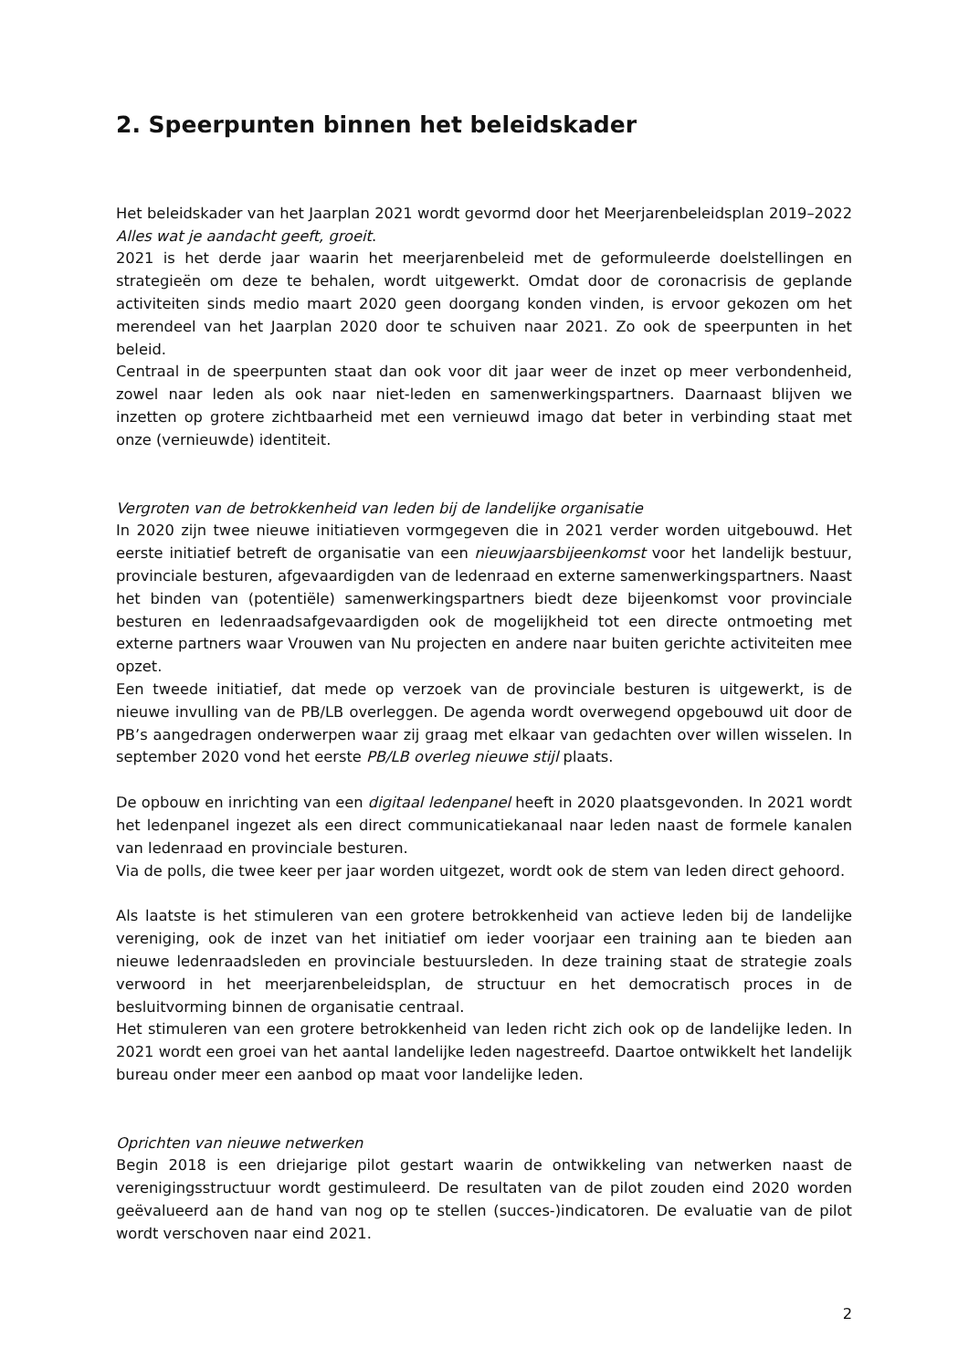2. Speerpunten binnen het beleidskader
Het beleidskader van het Jaarplan 2021 wordt gevormd door het Meerjarenbeleidsplan 2019–2022 Alles wat je aandacht geeft, groeit.
2021 is het derde jaar waarin het meerjarenbeleid met de geformuleerde doelstellingen en strategieën om deze te behalen, wordt uitgewerkt. Omdat door de coronacrisis de geplande activiteiten sinds medio maart 2020 geen doorgang konden vinden, is ervoor gekozen om het merendeel van het Jaarplan 2020 door te schuiven naar 2021. Zo ook de speerpunten in het beleid.
Centraal in de speerpunten staat dan ook voor dit jaar weer de inzet op meer verbondenheid, zowel naar leden als ook naar niet-leden en samenwerkingspartners. Daarnaast blijven we inzetten op grotere zichtbaarheid met een vernieuwd imago dat beter in verbinding staat met onze (vernieuwde) identiteit.
Vergroten van de betrokkenheid van leden bij de landelijke organisatie
In 2020 zijn twee nieuwe initiatieven vormgegeven die in 2021 verder worden uitgebouwd. Het eerste initiatief betreft de organisatie van een nieuwjaarsbijeenkomst voor het landelijk bestuur, provinciale besturen, afgevaardigden van de ledenraad en externe samenwerkingspartners. Naast het binden van (potentiële) samenwerkingspartners biedt deze bijeenkomst voor provinciale besturen en ledenraadsafgevaardigden ook de mogelijkheid tot een directe ontmoeting met externe partners waar Vrouwen van Nu projecten en andere naar buiten gerichte activiteiten mee opzet.
Een tweede initiatief, dat mede op verzoek van de provinciale besturen is uitgewerkt, is de nieuwe invulling van de PB/LB overleggen. De agenda wordt overwegend opgebouwd uit door de PB’s aangedragen onderwerpen waar zij graag met elkaar van gedachten over willen wisselen. In september 2020 vond het eerste PB/LB overleg nieuwe stijl plaats.
De opbouw en inrichting van een digitaal ledenpanel heeft in 2020 plaatsgevonden. In 2021 wordt het ledenpanel ingezet als een direct communicatiekanaal naar leden naast de formele kanalen van ledenraad en provinciale besturen.
Via de polls, die twee keer per jaar worden uitgezet, wordt ook de stem van leden direct gehoord.
Als laatste is het stimuleren van een grotere betrokkenheid van actieve leden bij de landelijke vereniging, ook de inzet van het initiatief om ieder voorjaar een training aan te bieden aan nieuwe ledenraadsleden en provinciale bestuursleden. In deze training staat de strategie zoals verwoord in het meerjarenbeleidsplan, de structuur en het democratisch proces in de besluitvorming binnen de organisatie centraal.
Het stimuleren van een grotere betrokkenheid van leden richt zich ook op de landelijke leden. In 2021 wordt een groei van het aantal landelijke leden nagestreefd. Daartoe ontwikkelt het landelijk bureau onder meer een aanbod op maat voor landelijke leden.
Oprichten van nieuwe netwerken
Begin 2018 is een driejarige pilot gestart waarin de ontwikkeling van netwerken naast de verenigingsstructuur wordt gestimuleerd. De resultaten van de pilot zouden eind 2020 worden geëvalueerd aan de hand van nog op te stellen (succes-)indicatoren. De evaluatie van de pilot wordt verschoven naar eind 2021.
2